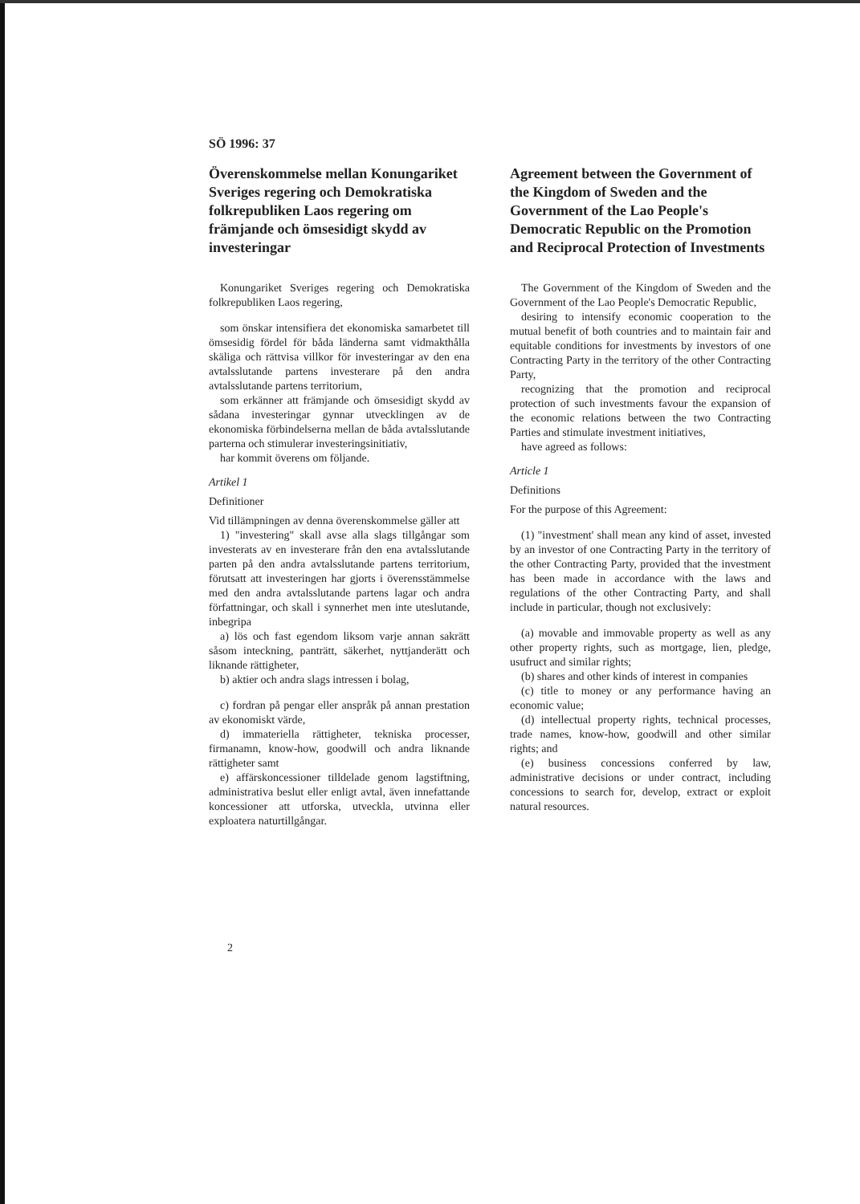SÖ 1996: 37
Överenskommelse mellan Konungariket Sveriges regering och Demokratiska folkrepubliken Laos regering om främjande och ömsesidigt skydd av investeringar
Konungariket Sveriges regering och Demokratiska folkrepubliken Laos regering,
som önskar intensifiera det ekonomiska samarbetet till ömsesidig fördel för båda länderna samt vidmakthålla skäliga och rättvisa villkor för investeringar av den ena avtalsslutande partens investerare på den andra avtalsslutande partens territorium,
som erkänner att främjande och ömsesidigt skydd av sådana investeringar gynnar utvecklingen av de ekonomiska förbindelserna mellan de båda avtalsslutande parterna och stimulerar investeringsinitiativ,
har kommit överens om följande.
Artikel 1
Definitioner
Vid tillämpningen av denna överenskommelse gäller att
1) "investering" skall avse alla slags tillgångar som investerats av en investerare från den ena avtalsslutande parten på den andra avtalsslutande partens territorium, förutsatt att investeringen har gjorts i överensstämmelse med den andra avtalsslutande partens lagar och andra författningar, och skall i synnerhet men inte uteslutande, inbegripa
a) lös och fast egendom liksom varje annan sakrätt såsom inteckning, panträtt, säkerhet, nyttjanderätt och liknande rättigheter,
b) aktier och andra slags intressen i bolag,
c) fordran på pengar eller anspråk på annan prestation av ekonomiskt värde,
d) immateriella rättigheter, tekniska processer, firmanamn, know-how, goodwill och andra liknande rättigheter samt
e) affärskoncessioner tilldelade genom lagstiftning, administrativa beslut eller enligt avtal, även innefattande koncessioner att utforska, utveckla, utvinna eller exploatera naturtillgångar.
Agreement between the Government of the Kingdom of Sweden and the Government of the Lao People's Democratic Republic on the Promotion and Reciprocal Protection of Investments
The Government of the Kingdom of Sweden and the Government of the Lao People's Democratic Republic,
desiring to intensify economic cooperation to the mutual benefit of both countries and to maintain fair and equitable conditions for investments by investors of one Contracting Party in the territory of the other Contracting Party,
recognizing that the promotion and reciprocal protection of such investments favour the expansion of the economic relations between the two Contracting Parties and stimulate investment initiatives,
have agreed as follows:
Article 1
Definitions
For the purpose of this Agreement:
(1) "investment' shall mean any kind of asset, invested by an investor of one Contracting Party in the territory of the other Contracting Party, provided that the investment has been made in accordance with the laws and regulations of the other Contracting Party, and shall include in particular, though not exclusively:
(a) movable and immovable property as well as any other property rights, such as mortgage, lien, pledge, usufruct and similar rights;
(b) shares and other kinds of interest in companies
(c) title to money or any performance having an economic value;
(d) intellectual property rights, technical processes, trade names, know-how, goodwill and other similar rights; and
(e) business concessions conferred by law, administrative decisions or under contract, including concessions to search for, develop, extract or exploit natural resources.
2